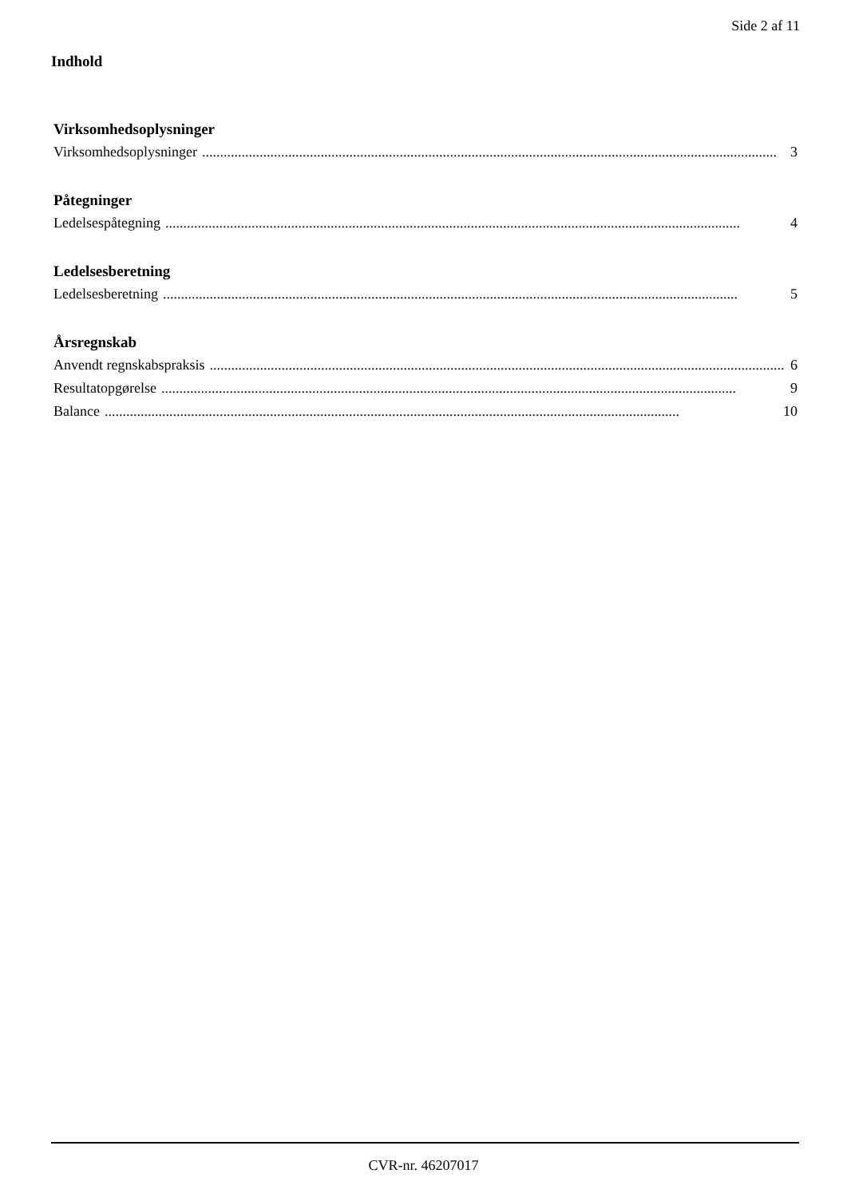Side 2 af 11
Indhold
Virksomhedsoplysninger
Virksomhedsoplysninger................................................................................................................................................................ 3
Påtegninger
Ledelsespåtegning................................................................................................................................................................ 4
Ledelsesberetning
Ledelsesberetning................................................................................................................................................................ 5
Årsregnskab
Anvendt regnskabspraksis................................................................................................................................................................ 6
Resultatopgørelse................................................................................................................................................................ 9
Balance................................................................................................................................................................ 10
CVR-nr. 46207017